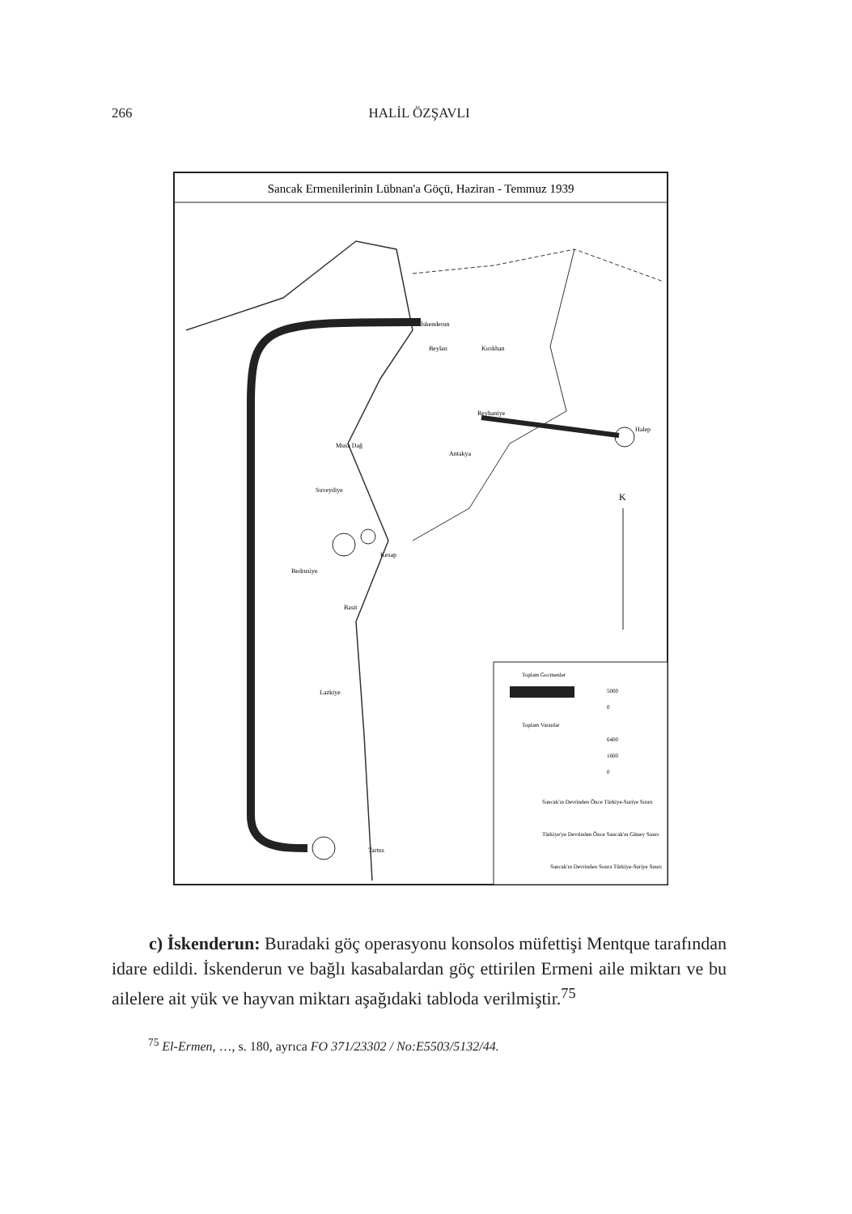266 HALİL ÖZŞAVLI
Sancak Ermenilerinin Lübnan'a Göçü, Haziran - Temmuz 1939
İskenderun
Beylan
Kırıkhan
Reyhaniye
Halep
Musa Dağ
Antakya
Suveydiye
Kesap
Bedrusiye
Basit
Lazkiye
Tartus
K
Toplam Gocmenler
5000
0
Toplam Varanlar
6400
1600
0
Sancak'ın Devrinden Önce Türkiye-Suriye Sınırı
Türkiye'ye Devrinden Önce Sancak'ın Güney Sınırı
Sancak'ın Devrinden Sonra Türkiye-Suriye Sınırı
c) İskenderun: Buradaki göç operasyonu konsolos müfettişi Mentque tarafından idare edildi. İskenderun ve bağlı kasabalardan göç ettirilen Ermeni aile miktarı ve bu ailelere ait yük ve hayvan miktarı aşağıdaki tabloda verilmiştir.<sup>75</sup>
<sup>75</sup> El-Ermen, …, s. 180, ayrıca FO 371/23302 / No:E5503/5132/44.